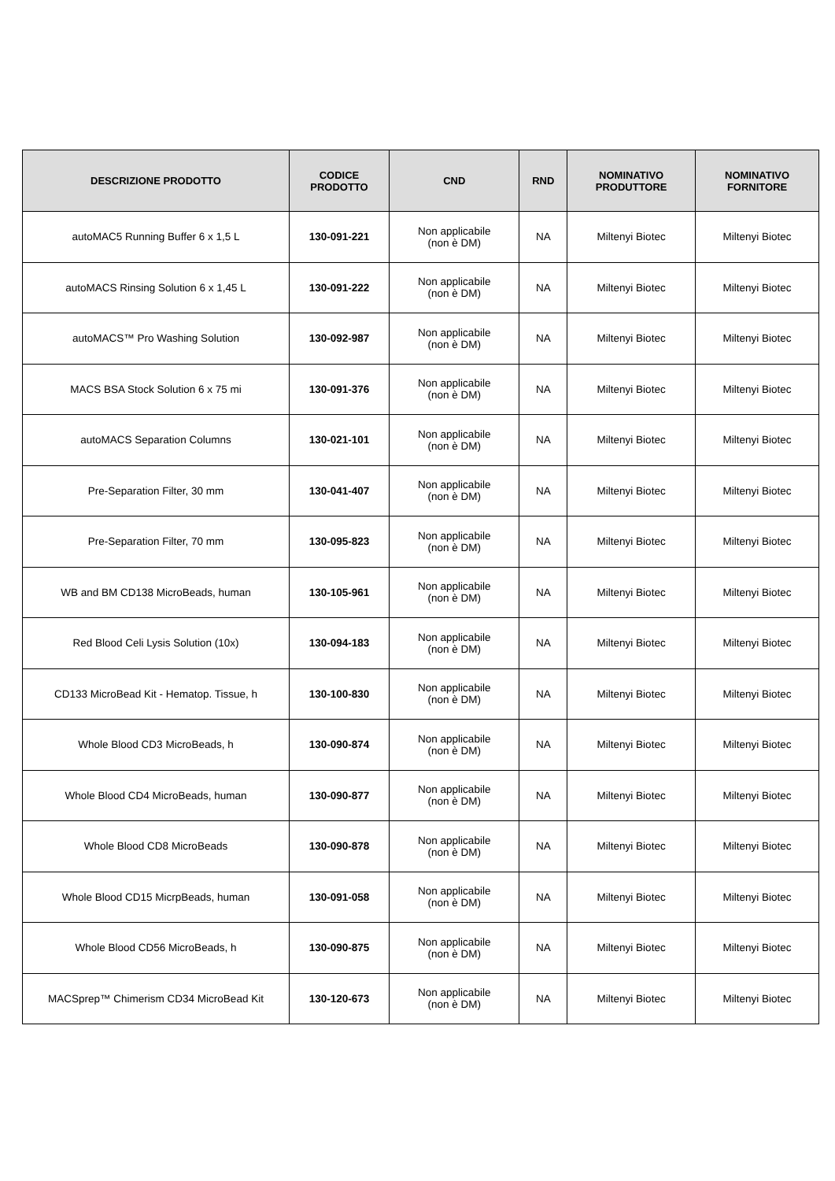| DESCRIZIONE PRODOTTO | CODICE PRODOTTO | CND | RND | NOMINATIVO PRODUTTORE | NOMINATIVO FORNITORE |
| --- | --- | --- | --- | --- | --- |
| autoMAC5 Running Buffer 6 x 1,5 L | 130-091-221 | Non applicabile (non è DM) | NA | Miltenyi Biotec | Miltenyi Biotec |
| autoMACS Rinsing Solution 6 x 1,45 L | 130-091-222 | Non applicabile (non è DM) | NA | Miltenyi Biotec | Miltenyi Biotec |
| autoMACS™ Pro Washing Solution | 130-092-987 | Non applicabile (non è DM) | NA | Miltenyi Biotec | Miltenyi Biotec |
| MACS BSA Stock Solution 6 x 75 mi | 130-091-376 | Non applicabile (non è DM) | NA | Miltenyi Biotec | Miltenyi Biotec |
| autoMACS Separation Columns | 130-021-101 | Non applicabile (non è DM) | NA | Miltenyi Biotec | Miltenyi Biotec |
| Pre-Separation Filter, 30 mm | 130-041-407 | Non applicabile (non è DM) | NA | Miltenyi Biotec | Miltenyi Biotec |
| Pre-Separation Filter, 70 mm | 130-095-823 | Non applicabile (non è DM) | NA | Miltenyi Biotec | Miltenyi Biotec |
| WB and BM CD138 MicroBeads, human | 130-105-961 | Non applicabile (non è DM) | NA | Miltenyi Biotec | Miltenyi Biotec |
| Red Blood Celi Lysis Solution (10x) | 130-094-183 | Non applicabile (non è DM) | NA | Miltenyi Biotec | Miltenyi Biotec |
| CD133 MicroBead Kit - Hematop. Tissue, h | 130-100-830 | Non applicabile (non è DM) | NA | Miltenyi Biotec | Miltenyi Biotec |
| Whole Blood CD3 MicroBeads, h | 130-090-874 | Non applicabile (non è DM) | NA | Miltenyi Biotec | Miltenyi Biotec |
| Whole Blood CD4 MicroBeads, human | 130-090-877 | Non applicabile (non è DM) | NA | Miltenyi Biotec | Miltenyi Biotec |
| Whole Blood CD8 MicroBeads | 130-090-878 | Non applicabile (non è DM) | NA | Miltenyi Biotec | Miltenyi Biotec |
| Whole Blood CD15 MicrpBeads, human | 130-091-058 | Non applicabile (non è DM) | NA | Miltenyi Biotec | Miltenyi Biotec |
| Whole Blood CD56 MicroBeads, h | 130-090-875 | Non applicabile (non è DM) | NA | Miltenyi Biotec | Miltenyi Biotec |
| MACSprep™ Chimerism CD34 MicroBead Kit | 130-120-673 | Non applicabile (non è DM) | NA | Miltenyi Biotec | Miltenyi Biotec |